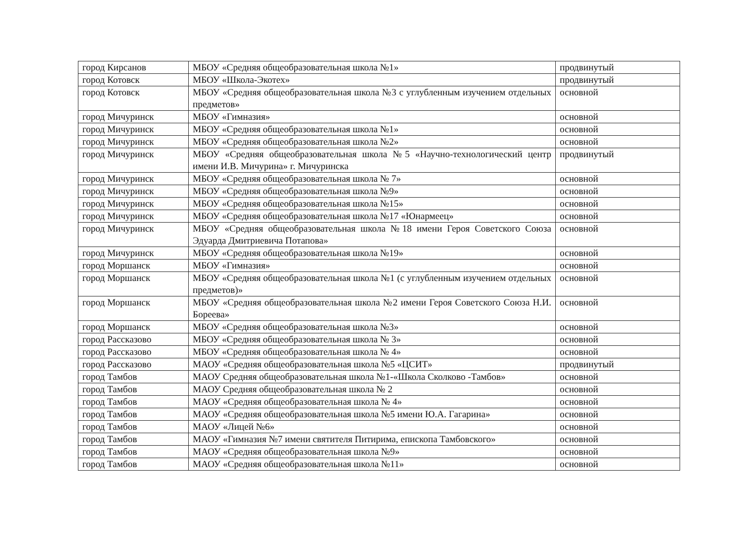| город Кирсанов | МБОУ «Средняя общеобразовательная школа №1» | продвинутый |
| город Котовск | МБОУ «Школа-Экотех» | продвинутый |
| город Котовск | МБОУ «Средняя общеобразовательная школа №3 с углубленным изучением отдельных предметов» | основной |
| город Мичуринск | МБОУ «Гимназия» | основной |
| город Мичуринск | МБОУ «Средняя общеобразовательная школа №1» | основной |
| город Мичуринск | МБОУ «Средняя общеобразовательная школа №2» | основной |
| город Мичуринск | МБОУ «Средняя общеобразовательная школа №5 «Научно-технологический центр имени И.В. Мичурина» г. Мичуринска | продвинутый |
| город Мичуринск | МБОУ «Средняя общеобразовательная школа № 7» | основной |
| город Мичуринск | МБОУ «Средняя общеобразовательная школа №9» | основной |
| город Мичуринск | МБОУ «Средняя общеобразовательная школа №15» | основной |
| город Мичуринск | МБОУ «Средняя общеобразовательная школа №17 «Юнармеец» | основной |
| город Мичуринск | МБОУ «Средняя общеобразовательная школа №18 имени Героя Советского Союза Эдуарда Дмитриевича Потапова» | основной |
| город Мичуринск | МБОУ «Средняя общеобразовательная школа №19» | основной |
| город Моршанск | МБОУ «Гимназия» | основной |
| город Моршанск | МБОУ «Средняя общеобразовательная школа №1 (с углубленным изучением отдельных предметов)» | основной |
| город Моршанск | МБОУ «Средняя общеобразовательная школа №2 имени Героя Советского Союза Н.И. Бореева» | основной |
| город Моршанск | МБОУ «Средняя общеобразовательная школа №3» | основной |
| город Рассказово | МБОУ «Средняя общеобразовательная школа № 3» | основной |
| город Рассказово | МБОУ «Средняя общеобразовательная школа № 4» | основной |
| город Рассказово | МАОУ «Средняя общеобразовательная школа №5 «ЦСИТ» | продвинутый |
| город Тамбов | МАОУ Средняя общеобразовательная школа №1-«Школа Сколково -Тамбов» | основной |
| город Тамбов | МАОУ Средняя общеобразовательная школа № 2 | основной |
| город Тамбов | МАОУ «Средняя общеобразовательная школа № 4» | основной |
| город Тамбов | МАОУ «Средняя общеобразовательная школа №5 имени Ю.А. Гагарина» | основной |
| город Тамбов | МАОУ «Лицей №6» | основной |
| город Тамбов | МАОУ «Гимназия №7 имени святителя Питирима, епископа Тамбовского» | основной |
| город Тамбов | МАОУ «Средняя общеобразовательная школа №9» | основной |
| город Тамбов | МАОУ «Средняя общеобразовательная школа №11» | основной |